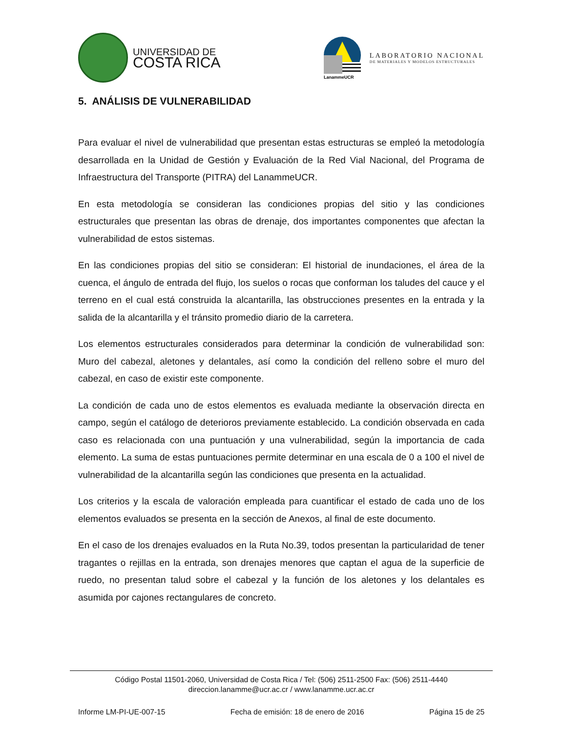UNIVERSIDAD DE
COSTA RICA
LanammeUCR
LABORATORIO NACIONAL
DE MATERIALES Y MODELOS ESTRUCTURALES
5. ANÁLISIS DE VULNERABILIDAD
Para evaluar el nivel de vulnerabilidad que presentan estas estructuras se empleó la metodología desarrollada en la Unidad de Gestión y Evaluación de la Red Vial Nacional, del Programa de Infraestructura del Transporte (PITRA) del LanammeUCR.
En esta metodología se consideran las condiciones propias del sitio y las condiciones estructurales que presentan las obras de drenaje, dos importantes componentes que afectan la vulnerabilidad de estos sistemas.
En las condiciones propias del sitio se consideran: El historial de inundaciones, el área de la cuenca, el ángulo de entrada del flujo, los suelos o rocas que conforman los taludes del cauce y el terreno en el cual está construida la alcantarilla, las obstrucciones presentes en la entrada y la salida de la alcantarilla y el tránsito promedio diario de la carretera.
Los elementos estructurales considerados para determinar la condición de vulnerabilidad son: Muro del cabezal, aletones y delantales, así como la condición del relleno sobre el muro del cabezal, en caso de existir este componente.
La condición de cada uno de estos elementos es evaluada mediante la observación directa en campo, según el catálogo de deterioros previamente establecido. La condición observada en cada caso es relacionada con una puntuación y una vulnerabilidad, según la importancia de cada elemento. La suma de estas puntuaciones permite determinar en una escala de 0 a 100 el nivel de vulnerabilidad de la alcantarilla según las condiciones que presenta en la actualidad.
Los criterios y la escala de valoración empleada para cuantificar el estado de cada uno de los elementos evaluados se presenta en la sección de Anexos, al final de este documento.
En el caso de los drenajes evaluados en la Ruta No.39, todos presentan la particularidad de tener tragantes o rejillas en la entrada, son drenajes menores que captan el agua de la superficie de ruedo, no presentan talud sobre el cabezal y la función de los aletones y los delantales es asumida por cajones rectangulares de concreto.
Código Postal 11501-2060, Universidad de Costa Rica / Tel: (506) 2511-2500 Fax: (506) 2511-4440
direccion.lanamme@ucr.ac.cr / www.lanamme.ucr.ac.cr
Informe LM-PI-UE-007-15 Fecha de emisión: 18 de enero de 2016 Página 15 de 25